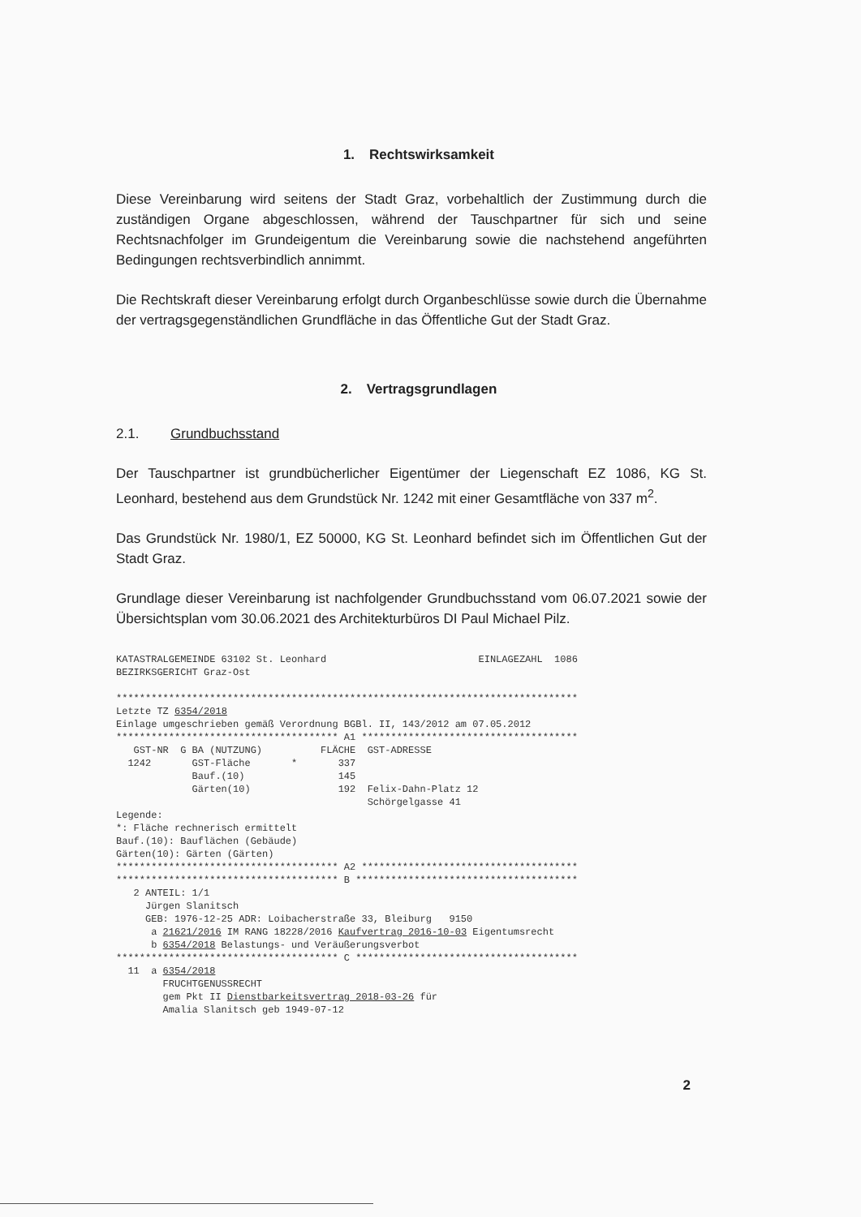1. Rechtswirksamkeit
Diese Vereinbarung wird seitens der Stadt Graz, vorbehaltlich der Zustimmung durch die zuständigen Organe abgeschlossen, während der Tauschpartner für sich und seine Rechtsnachfolger im Grundeigentum die Vereinbarung sowie die nachstehend angeführten Bedingungen rechtsverbindlich annimmt.
Die Rechtskraft dieser Vereinbarung erfolgt durch Organbeschlüsse sowie durch die Übernahme der vertragsgegenständlichen Grundfläche in das Öffentliche Gut der Stadt Graz.
2. Vertragsgrundlagen
2.1. Grundbuchsstand
Der Tauschpartner ist grundbücherlicher Eigentümer der Liegenschaft EZ 1086, KG St. Leonhard, bestehend aus dem Grundstück Nr. 1242 mit einer Gesamtfläche von 337 m<sup>2</sup>.
Das Grundstück Nr. 1980/1, EZ 50000, KG St. Leonhard befindet sich im Öffentlichen Gut der Stadt Graz.
Grundlage dieser Vereinbarung ist nachfolgender Grundbuchsstand vom 06.07.2021 sowie der Übersichtsplan vom 30.06.2021 des Architekturbüros DI Paul Michael Pilz.
KATASTRALGEMEINDE 63102 St. Leonhard                          EINLAGEZAHL  1086
BEZIRKSGERICHT Graz-Ost

*******************************************************************************
Letzte TZ 6354/2018
Einlage umgeschrieben gemäß Verordnung BGBl. II, 143/2012 am 07.05.2012
************************************** A1 *************************************
   GST-NR  G BA (NUTZUNG)          FLÄCHE  GST-ADRESSE
  1242       GST-Fläche       *       337
             Bauf.(10)                145
             Gärten(10)               192  Felix-Dahn-Platz 12
                                           Schörgelgasse 41
Legende:
*: Fläche rechnerisch ermittelt
Bauf.(10): Bauflächen (Gebäude)
Gärten(10): Gärten (Gärten)
************************************** A2 *************************************
************************************** B **************************************
   2 ANTEIL: 1/1
     Jürgen Slanitsch
     GEB: 1976-12-25 ADR: Loibacherstraße 33, Bleiburg   9150
      a 21621/2016 IM RANG 18228/2016 Kaufvertrag 2016-10-03 Eigentumsrecht
      b 6354/2018 Belastungs- und Veräußerungsverbot
************************************** C **************************************
  11  a 6354/2018
        FRUCHTGENUSSRECHT
        gem Pkt II Dienstbarkeitsvertrag 2018-03-26 für
        Amalia Slanitsch geb 1949-07-12
2